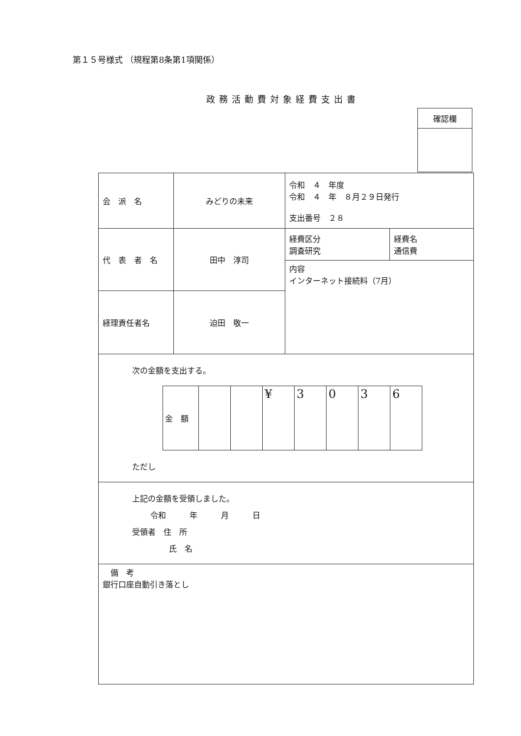第１５号様式 （規程第8条第1項関係）
政務活動費対象経費支出書
| 確認欄 |
| 会 派 名 | みどりの未来 | 令和 ４ 年度 令和 ４ 年 ８月２９日発行 支出番号 ２８ | |
| 代 表 者 名 | 田中 淳司 | 経費区分 調査研究 | 経費名 通信費 |
| | | 内容 インターネット接続料（7月） | |
| 経理責任者名 | 迫田 敬一 | | |
| 次の金額を支出する。 / 金 額 / / / ¥ / 3 / 0 / 3 / 6 / ただし | | | |
| 上記の金額を受領しました。 令和 年 月 日 受領者 住 所 氏 名 | | | |
| 備 考 銀行口座自動引き落とし | | | |